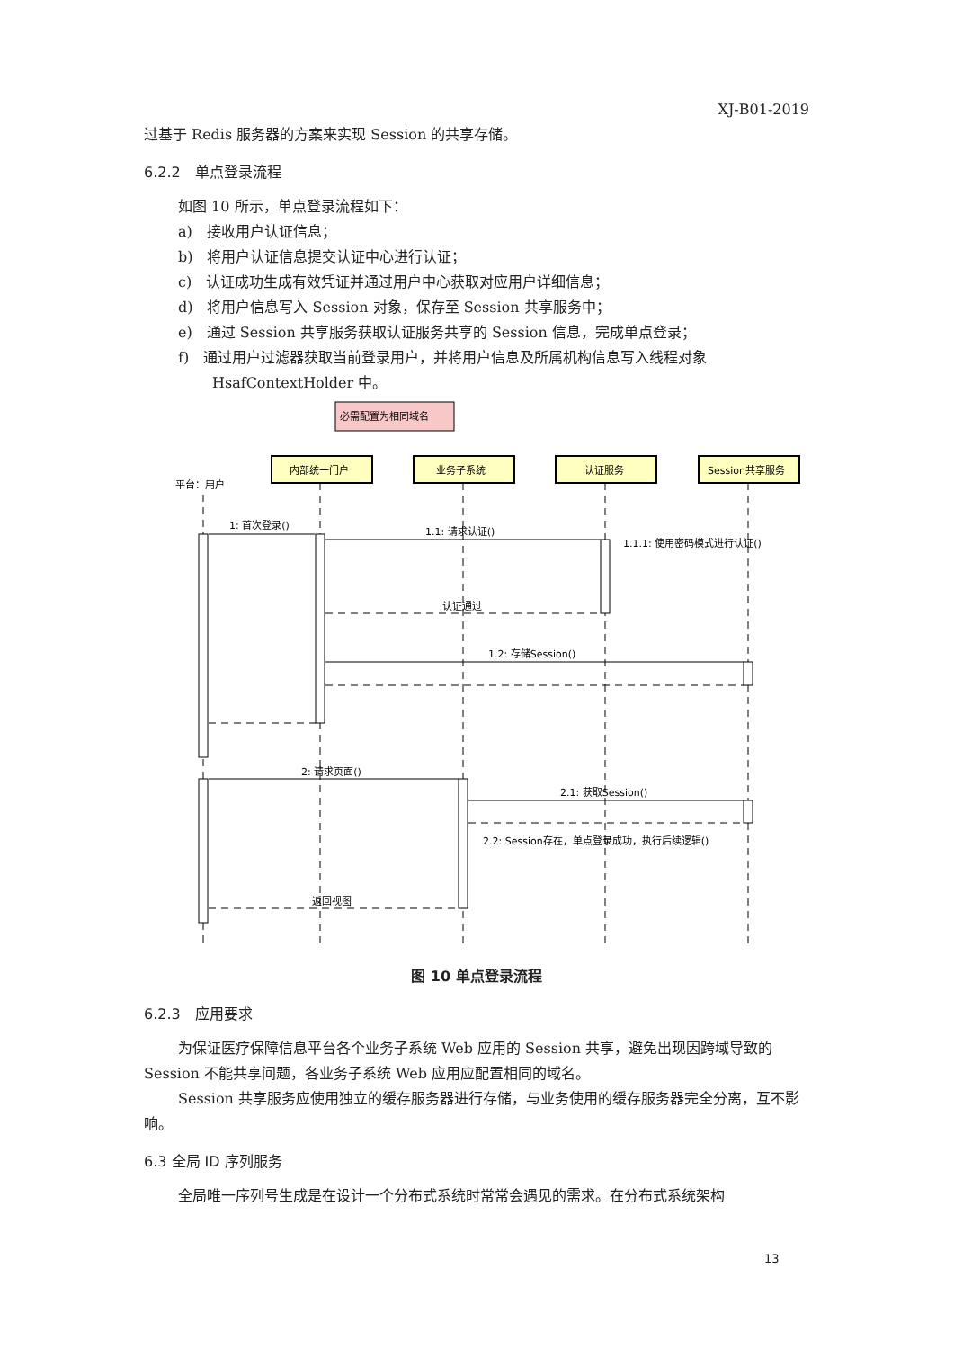XJ-B01-2019
过基于 Redis 服务器的方案来实现 Session 的共享存储。
6.2.2　单点登录流程
如图 10 所示，单点登录流程如下：
a)　接收用户认证信息；
b)　将用户认证信息提交认证中心进行认证；
c)　认证成功生成有效凭证并通过用户中心获取对应用户详细信息；
d)　将用户信息写入 Session 对象，保存至 Session 共享服务中；
e)　通过 Session 共享服务获取认证服务共享的 Session 信息，完成单点登录；
f)　通过用户过滤器获取当前登录用户，并将用户信息及所属机构信息写入线程对象 HsafContextHolder 中。
必需配置为相同域名
内部统一门户
业务子系统
认证服务
Session共享服务
平台：用户
1: 首次登录()
1.1: 请求认证()
1.1.1: 使用密码模式进行认证()
认证通过
1.2: 存储Session()
2: 请求页面()
2.1: 获取Session()
2.2: Session存在，单点登录成功，执行后续逻辑()
返回视图
图 10 单点登录流程
6.2.3　应用要求
为保证医疗保障信息平台各个业务子系统 Web 应用的 Session 共享，避免出现因跨域导致的 Session 不能共享问题，各业务子系统 Web 应用应配置相同的域名。
Session 共享服务应使用独立的缓存服务器进行存储，与业务使用的缓存服务器完全分离，互不影响。
6.3 全局 ID 序列服务
全局唯一序列号生成是在设计一个分布式系统时常常会遇见的需求。在分布式系统架构
13